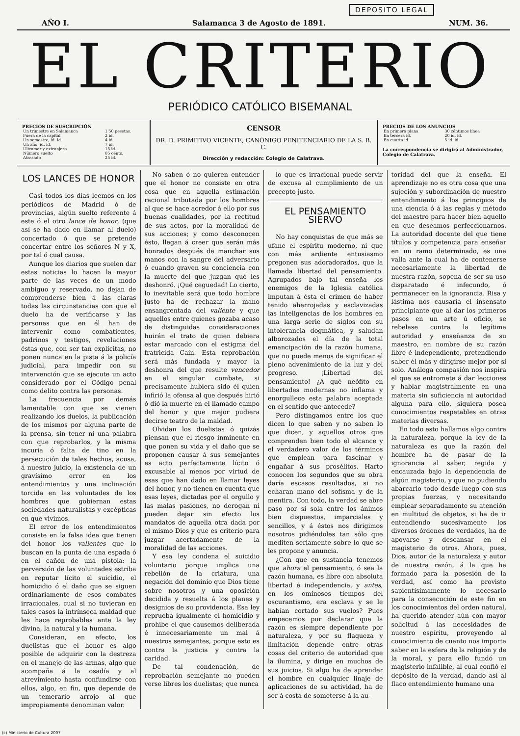DEPOSITO LEGAL
AÑO I. Salamanca 3 de Agosto de 1891. NUM. 36.
EL CRITERIO
PERIÓDICO CATÓLICO BISEMANAL
PRECIOS DE SUSCRIPCIÓN
| Un trimestre en Salamanca | 1'50 pesetas. |
| Fuera de la capital | 2 id. |
| Un semestre, id. id. | 4 id. |
| Un año, id. id. | 7 id. |
| Ultramar y extranjero | 15 id. |
| Número suelto | 05 cénts. |
| Atrasado | 25 id. |
CENSOR
DR. D. PRIMITIVO VICENTE, CANÓNIGO PENITENCIARIO DE LA S. B. C.
Dirección y redacción: Colegio de Calatrava.
PRECIOS DE LOS ANUNCIOS
| En primera plana | 30 céntimos línea |
| En tercera id. | 20 id. id. |
| En cuarta id. | 5 id. id. |
La correspondencia se dirigirá al Administrador, Colegio de Calatrava.
LOS LANCES DE HONOR
Casi todos los días leemos en los periódicos de Madrid ó de provincias, algún suelto referente á este ó el otro lance de honor, (que así se ha dado en llamar al duelo) concertado ó que se pretende concertar entre los señores N y X, por tal ó cual causa.
Aunque los diarios que suelen dar estas noticias lo hacen la mayor parte de las veces de un modo ambiguo y reservado, no dejan de comprenderse bien á las claras todas las circunstancias con que el duelo ha de verificarse y las personas que en él han de intervenir como combatientes, padrinos y testigos, revelaciones éstas que, con ser tan explícitas, no ponen nunca en la pista á la policía judicial, para impedir con su intervención que se ejecute un acto considerado por el Código penal como delito contra las personas.
La frecuencia por demás lamentable con que se vienen realizando los duelos, la publicación de los mismos por alguna parte de la prensa, sin tener ni una palabra con que reprobarlos, y la misma incuria ó falta de tino en la persecución de tales hechos, acusa, á nuestro juicio, la existencia de un gravísimo error en los entendimientos y una inclinación torcida en las voluntades de los hombres que gobiernan estas sociedades naturalistas y excépticas en que vivimos.
El error de los entendimientos consiste en la falsa idea que tienen del honor los valientes que lo buscan en la punta de una espada ó en el cañón de una pistola: la perversión de las voluntades estriba en reputar lícito el suicidio, el homicidio ó el daño que se siguen ordinariamente de esos combates irracionales, cual si no tuvieran en tales casos la intrínseca maldad que les hace reprobables ante la ley divina, la natural y la humana.
Consideran, en efecto, los duelistas que el honor es algo posible de adquirir con la destreza en el manejo de las armas, algo que acompaña á la osadía y al atrevimiento hasta confundirse con ellos, algo, en fin, que depende de un temerario arrojo al que impropiamente denominan valor.
No saben ó no quieren entender que el honor no consiste en otra cosa que en aquella estimación racional tributada por los hombres al que se hace acredor á ello por sus buenas cualidades, por la rectitud de sus actos, por la moralidad de sus acciones; y como desconocen ésto, llegan á creer que serán más honrados después de manchar sus manos con la sangre del adversario ó cuando graven su conciencia con la muerte del que juzgan qué les deshonró. ¡Qué ceguedad! Lo cierto, lo inevitable será que todo hombre justo ha de rechazar la mano ensangrentada del valiente y que aquellos entre quienes gozaba acaso de distinguidas consideraciones huirán el trato de quien debiera estar marcado con el estigma del fratricida Caín. Esta reprobación será más fundada y mayor la deshonra del que resulte vencedor en el singular combate, si precisamente hubiera sido él quien infirió la ofensa al que después hirió ó dió la muerte en el llamado campo del honor y que mejor pudiera decirse teatro de la maldad.
Olvidan los duelistas ó quizás piensan que el riesgo inminente en que ponen su vida y el daño que se proponen causar á sus semejantes es acto perfectamente lícito ó excusable al menos por virtud de esas que han dado en llamar leyes del honor, y no tienen en cuenta que esas leyes, dictadas por el orgullo y las malas pasiones, no derogan ni pueden dejar sin efecto los mandatos de aquella otra dada por el mismo Dios y que es criterio para juzgar acertadamente de la moralidad de las acciones.
Y esa ley condena el suicidio voluntario porque implica una rebelión de la criatura, una negación del dominio que Dios tiene sobre nosotros y una oposición decidida y resuelta á los planes y designios de su providencia. Esa ley reprueba igualmente el homicidio y prohibe el que causemos deliberada é innecesariamente un mal á nuestros semejantes, porque esto es contra la justicia y contra la caridad.
De tal condenación, de reprobación semejante no pueden verse libres los duelistas; que nunca
lo que es irracional puede servir de excusa al cumplimiento de un precepto justo.
EL PENSAMIENTO SIERVO
No hay conquistas de que más se ufane el espíritu moderno, ni que con más ardiente entusiasmo pregonen sus adoradorados, que la llamada libertad del pensamiento. Agrupados bajo tal enseña los enemigos de la Iglesia católica imputan á ésta el crimen de haber tenido aherrojadas y esclavizadas las inteligencias de los hombres en una larga serie de siglos con su intolerancia dogmática, y saludan alborozados el día de la total emancipación de la razón humana, que no puede menos de significar el pleno advenimiento de la luz y del progreso. ¡Libertad del pensamiento! ¿A qué neófito en libertades modernas no inflama y enorgullece esta palabra aceptada en el sentido que antecede?
Pero distingamos entre los que dicen lo que saben y no saben lo que dicen, y aquellos otros que comprenden bien todo el alcance y el verdadero valor de los términos que emplean para fascinar y engañar á sus prosélitos. Harto conocen los segundos que su obra daría escasos resultados, si no echaran mano del sofisma y de la mentira. Con todo, la verdad se abre paso por sí sola entre los ánimos bien dispuestos, imparciales y sencillos, y á éstos nos dirigimos nosotros pidiéndoles tan sólo que mediten seriamente sobre lo que se les propone y anuncia.
¿Con que en sustancia tenemos que ahora el pensamiento, ó sea la razón humana, es libre con absoluta libertad é independencia, y antes, en los ominosos tiempos del oscurantismo, era esclava y se le habían cortado sus vuelos? Pues empecemos por declarar que la razón es siempre dependiente por naturaleza, y por su flaqueza y limitación depende entre otras cosas del criterio de autoridad que la ilumina, y dirige en muchos de sus juicios. Si algo ha de aprender el hombre en cualquier linaje de aplicaciones de su actividad, ha de ser á costa de someterse á la au-
toridad del que la enseña. El aprendizaje no es otra cosa que una sujeción y subordinación de nuestro entendimiento á los principios de una ciencia ó á las reglas y método del maestro para hacer bien aquello en que deseamos perfeccionarnos. La autoridad docente del que tiene títulos y competencia para enseñar en un ramo determinado, es una valla ante la cual ha de contenerse necesariamente la libertad de nuestra razón, sopena de ser su uso disparatado é infecundo, ó permanecer en la ignorancia. Risa y lástima nos causaría el insensato principiante que al dar los primeros pasos en un arte ú oficio, se rebelase contra la legítima autoridad y enseñanza de su maestro, en nombre de su razón libre é independiente, pretendiendo saber él más y dirigirse mejor por sí solo. Análoga compasión nos inspira el que se entromete á dar lecciones y hablar magistralmente en una materia sin suficiencia ni autoridad alguna para ello, siquiera posea conocimientos respetables en otras materias diversas.
En todo esto hallamos algo contra la naturaleza, porque la ley de la naturaleza es que la razón del hombre ha de pasar de la ignorancia al saber, regida y encauzada bajo la dependencia de algún magisterio, y que no pudiendo abarcarlo todo desde luego con sus propias fuerzas, y necesitando emplear separadamente su atención en multitud de objetos, si ha de ir entendiendo sucesivamente los diversos órdenes de verdades, ha de apoyarse y descansar en el magisterio de otros. Ahora, pues, Dios, autor de la naturaleza y autor de nuestra razón, á la que ha formado para la posesión de la verdad, así como ha provisto sapientísimamente lo necesario para la consecución de este fin en los conocimientos del orden natural, ha querido atender aún con mayor solicitud á las necesidades de nuestro espíritu, proveyendo al conocimiento de cuanto nos importa saber en la esfera de la religión y de la moral, y para ello fundó un magisterio infalible, al cual confió el depósito de la verdad, dando así al flaco entendimiento humano una
(c) Ministerio de Cultura 2007